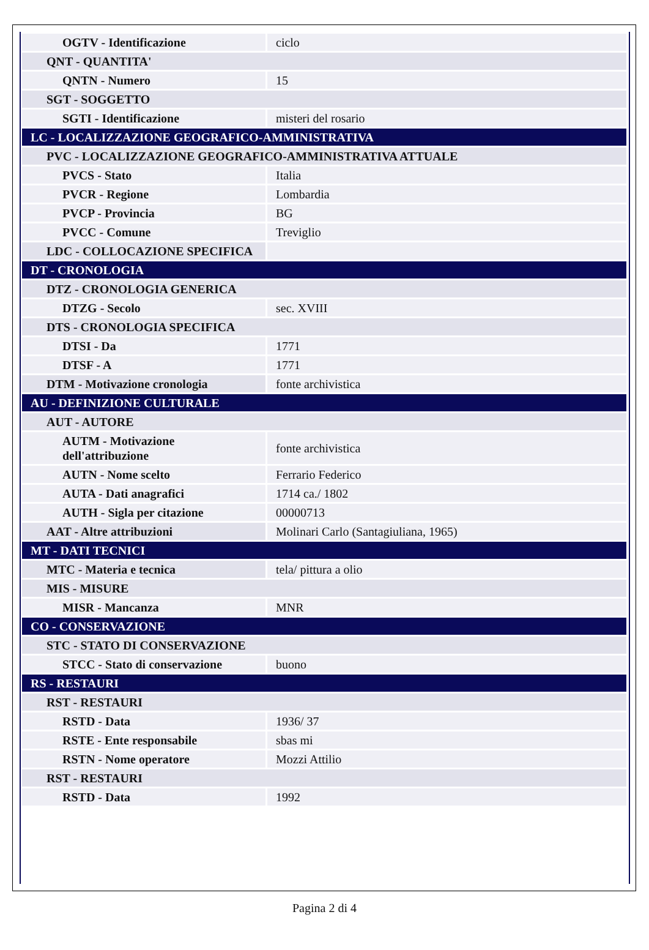| OGTV - Identificazione | ciclo |
| QNT - QUANTITA' | |
| QNTN - Numero | 15 |
| SGT - SOGGETTO | |
| SGTI - Identificazione | misteri del rosario |
| LC - LOCALIZZAZIONE GEOGRAFICO-AMMINISTRATIVA | |
| PVC - LOCALIZZAZIONE GEOGRAFICO-AMMINISTRATIVA ATTUALE | |
| PVCS - Stato | Italia |
| PVCR - Regione | Lombardia |
| PVCP - Provincia | BG |
| PVCC - Comune | Treviglio |
| LDC - COLLOCAZIONE SPECIFICA | |
| DT - CRONOLOGIA | |
| DTZ - CRONOLOGIA GENERICA | |
| DTZG - Secolo | sec. XVIII |
| DTS - CRONOLOGIA SPECIFICA | |
| DTSI - Da | 1771 |
| DTSF - A | 1771 |
| DTM - Motivazione cronologia | fonte archivistica |
| AU - DEFINIZIONE CULTURALE | |
| AUT - AUTORE | |
| AUTM - Motivazione dell'attribuzione | fonte archivistica |
| AUTN - Nome scelto | Ferrario Federico |
| AUTA - Dati anagrafici | 1714 ca./ 1802 |
| AUTH - Sigla per citazione | 00000713 |
| AAT - Altre attribuzioni | Molinari Carlo (Santagiuliana, 1965) |
| MT - DATI TECNICI | |
| MTC - Materia e tecnica | tela/ pittura a olio |
| MIS - MISURE | |
| MISR - Mancanza | MNR |
| CO - CONSERVAZIONE | |
| STC - STATO DI CONSERVAZIONE | |
| STCC - Stato di conservazione | buono |
| RS - RESTAURI | |
| RST - RESTAURI | |
| RSTD - Data | 1936/ 37 |
| RSTE - Ente responsabile | sbas mi |
| RSTN - Nome operatore | Mozzi Attilio |
| RST - RESTAURI | |
| RSTD - Data | 1992 |
Pagina 2 di 4